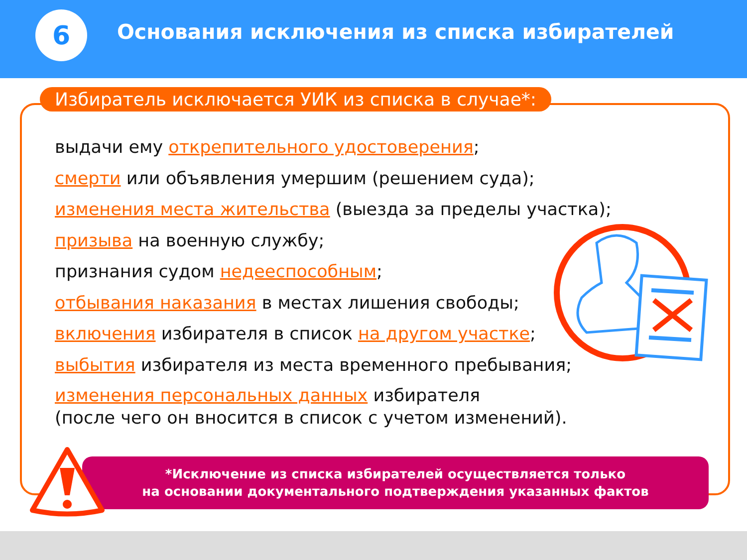6
Основания исключения из списка избирателей
Избиратель исключается УИК из списка в случае*:
выдачи ему открепительного удостоверения;
смерти или объявления умершим (решением суда);
изменения места жительства (выезда за пределы участка);
призыва на военную службу;
признания судом недееспособным;
отбывания наказания в местах лишения свободы;
включения избирателя в список на другом участке;
выбытия избирателя из места временного пребывания;
изменения персональных данных избирателя
(после чего он вносится в список с учетом изменений).
*Исключение из списка избирателей осуществляется только
на основании документального подтверждения указанных фактов